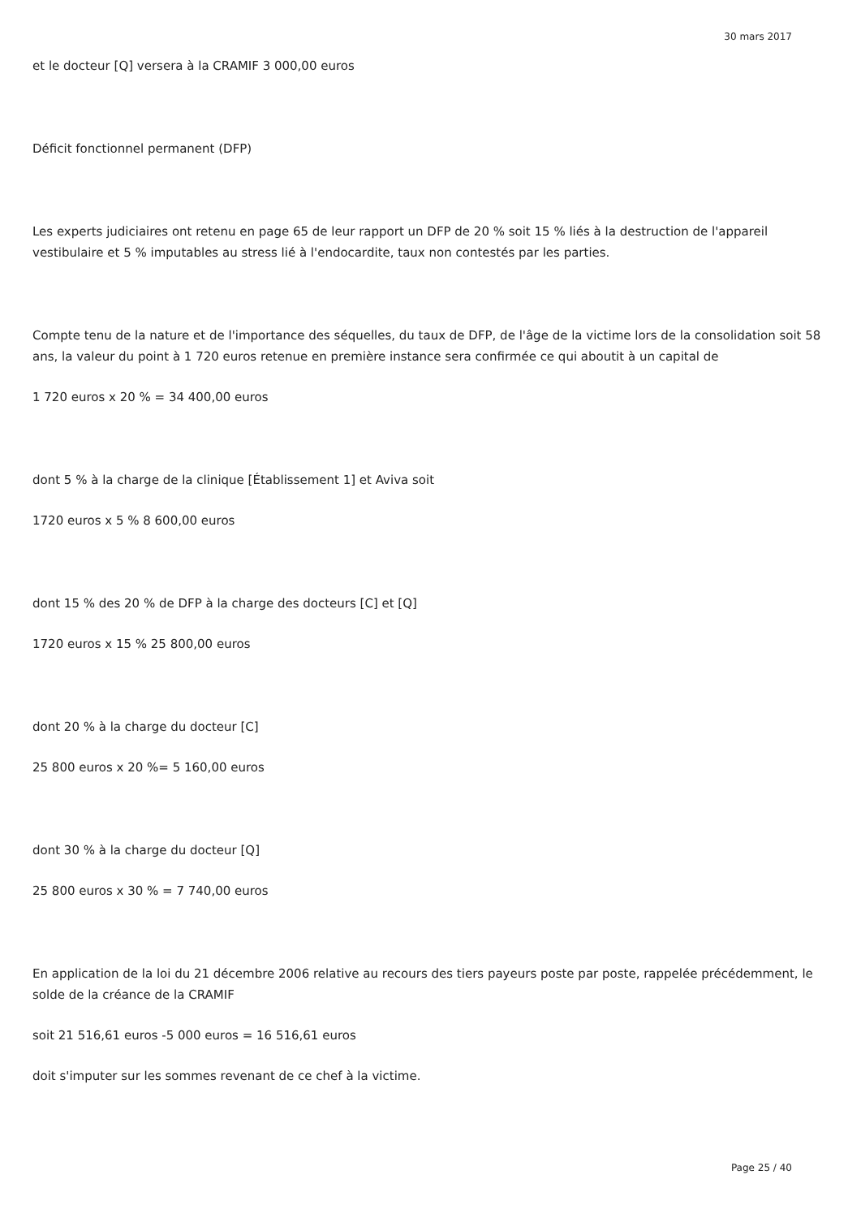30 mars 2017
et le docteur [Q] versera à la CRAMIF 3 000,00 euros
Déficit fonctionnel permanent (DFP)
Les experts judiciaires ont retenu en page 65 de leur rapport un DFP de 20 % soit 15 % liés à la destruction de l'appareil vestibulaire et 5 % imputables au stress lié à l'endocardite, taux non contestés par les parties.
Compte tenu de la nature et de l'importance des séquelles, du taux de DFP, de l'âge de la victime lors de la consolidation soit 58 ans, la valeur du point à 1 720 euros retenue en première instance sera confirmée ce qui aboutit à un capital de
1 720 euros x 20 % = 34 400,00 euros
dont 5 % à la charge de la clinique [Établissement 1] et Aviva soit
1720 euros x 5 % 8 600,00 euros
dont 15 % des 20 % de DFP à la charge des docteurs [C] et [Q]
1720 euros x 15 % 25 800,00 euros
dont 20 % à la charge du docteur [C]
25 800 euros x 20 %= 5 160,00 euros
dont 30 % à la charge du docteur [Q]
25 800 euros x 30 % = 7 740,00 euros
En application de la loi du 21 décembre 2006 relative au recours des tiers payeurs poste par poste, rappelée précédemment, le solde de la créance de la CRAMIF
soit 21 516,61 euros -5 000 euros = 16 516,61 euros
doit s'imputer sur les sommes revenant de ce chef à la victime.
Page 25 / 40